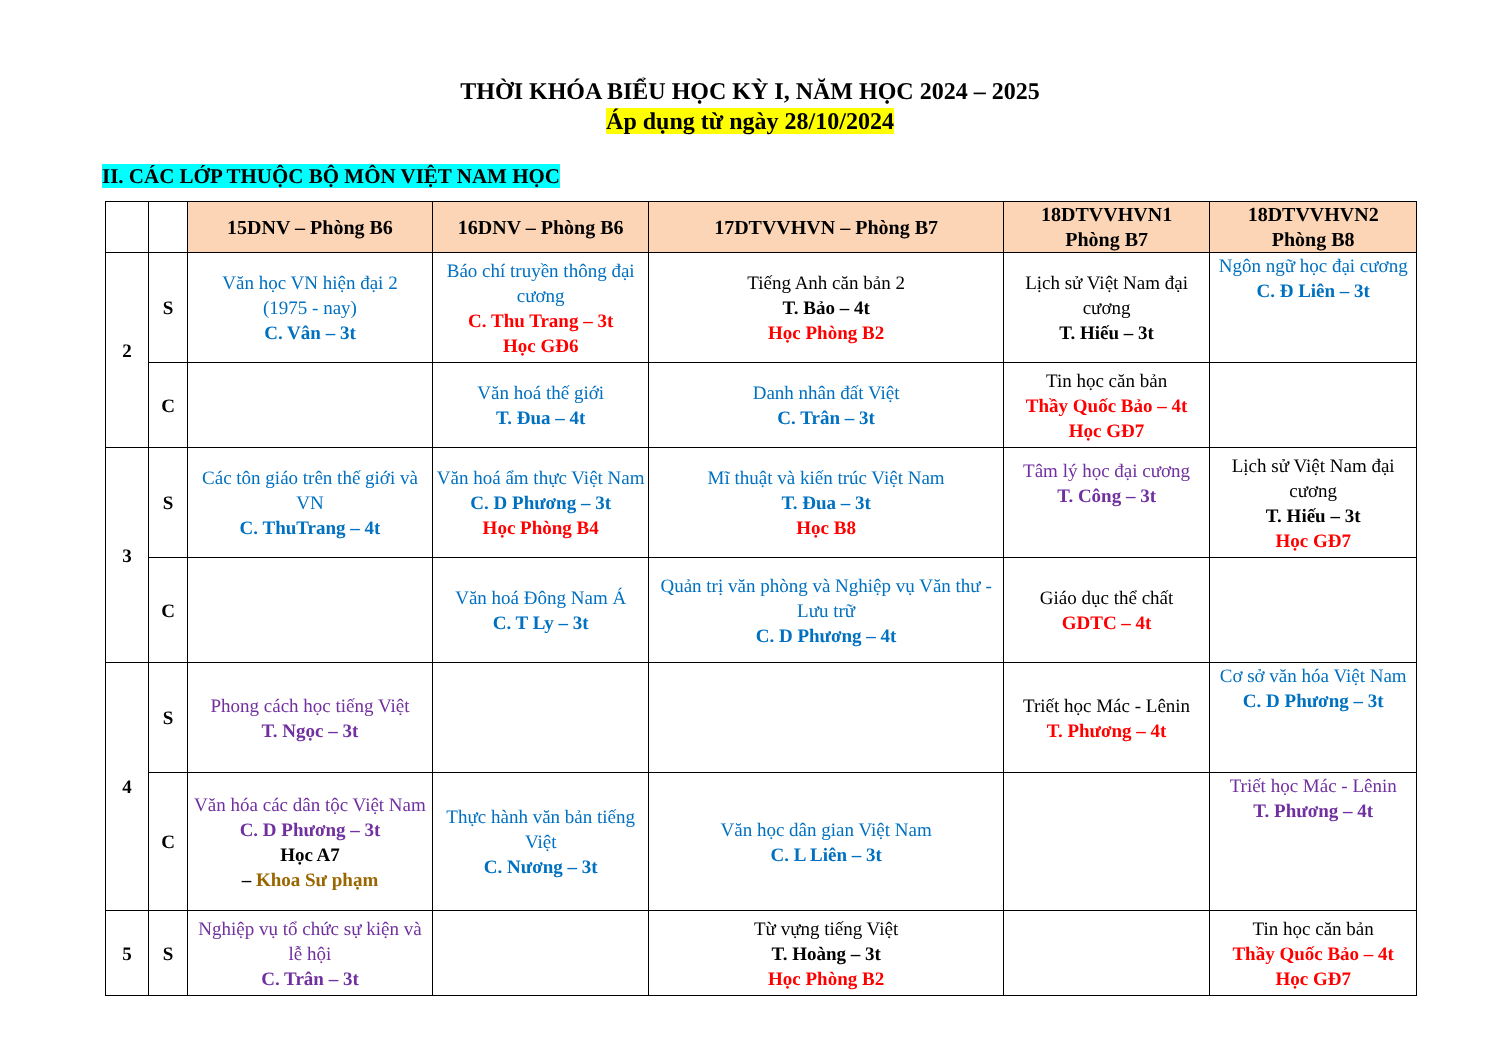THỜI KHÓA BIỂU HỌC KỲ I, NĂM HỌC 2024 – 2025
Áp dụng từ ngày 28/10/2024
II. CÁC LỚP THUỘC BỘ MÔN VIỆT NAM HỌC
| | | 15DNV – Phòng B6 | 16DNV – Phòng B6 | 17DTVVHVN – Phòng B7 | 18DTVVHVN1 Phòng B7 | 18DTVVHVN2 Phòng B8 |
| --- | --- | --- | --- | --- | --- | --- |
| 2 | S | Văn học VN hiện đại 2 (1975 - nay) C. Vân – 3t | Báo chí truyền thông đại cương C. Thu Trang – 3t Học GĐ6 | Tiếng Anh căn bản 2 T. Bảo – 4t Học Phòng B2 | Lịch sử Việt Nam đại cương T. Hiếu – 3t | Ngôn ngữ học đại cương C. Đ Liên – 3t |
| | C | | Văn hoá thế giới T. Đua – 4t | Danh nhân đất Việt C. Trân – 3t | Tin học căn bản Thầy Quốc Bảo – 4t Học GĐ7 | |
| 3 | S | Các tôn giáo trên thế giới và VN C. ThuTrang – 4t | Văn hoá ẩm thực Việt Nam C. D Phương – 3t Học Phòng B4 | Mĩ thuật và kiến trúc Việt Nam T. Đua – 3t Học B8 | Tâm lý học đại cương T. Công – 3t | Lịch sử Việt Nam đại cương T. Hiếu – 3t Học GĐ7 |
| | C | | Văn hoá Đông Nam Á C. T Ly – 3t | Quản trị văn phòng và Nghiệp vụ Văn thư - Lưu trữ C. D Phương – 4t | Giáo dục thể chất GDTC – 4t | |
| 4 | S | Phong cách học tiếng Việt T. Ngọc – 3t | | | Triết học Mác - Lênin T. Phương – 4t | Cơ sở văn hóa Việt Nam C. D Phương – 3t |
| | C | Văn hóa các dân tộc Việt Nam C. D Phương – 3t Học A7 – Khoa Sư phạm | Thực hành văn bản tiếng Việt C. Nương – 3t | Văn học dân gian Việt Nam C. L Liên – 3t | | Triết học Mác - Lênin T. Phương – 4t |
| 5 | S | Nghiệp vụ tổ chức sự kiện và lễ hội C. Trân – 3t | | Từ vựng tiếng Việt T. Hoàng – 3t Học Phòng B2 | | Tin học căn bản Thầy Quốc Bảo – 4t Học GĐ7 |